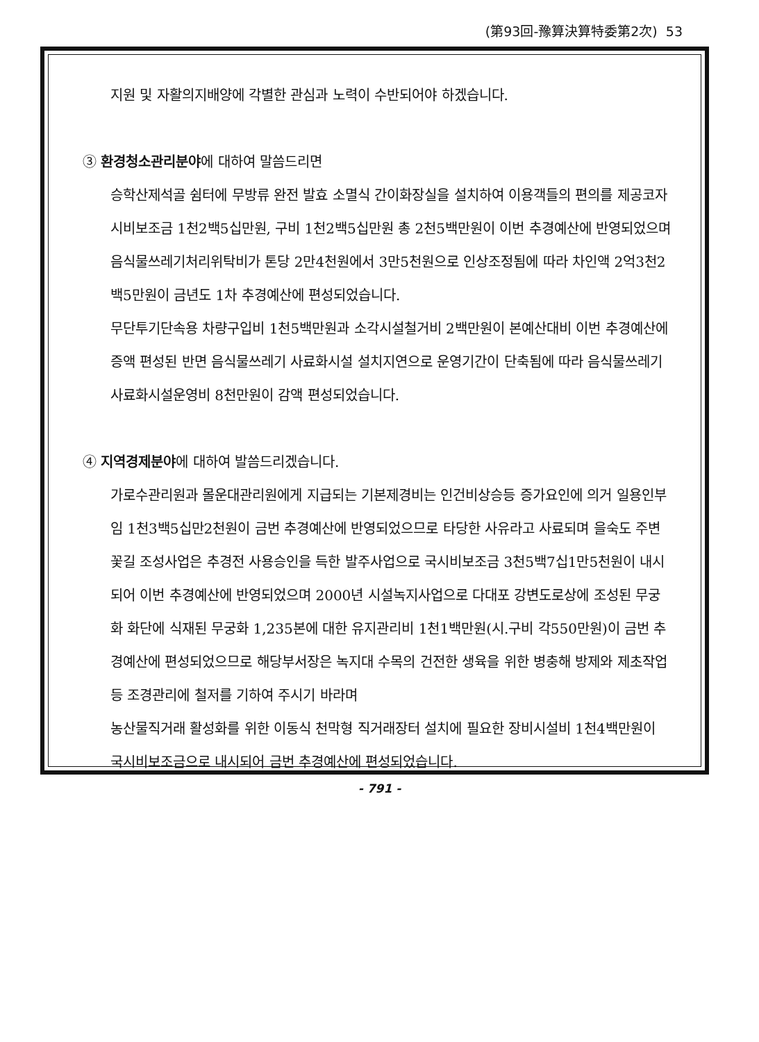(第93回-豫算決算特委第2次) 53
지원 및 자활의지배양에 각별한 관심과 노력이 수반되어야 하겠습니다.
③ 환경청소관리분야에 대하여 말씀드리면
승학산제석골 쉼터에 무방류 완전 발효 소멸식 간이화장실을 설치하여 이용객들의 편의를 제공코자 시비보조금 1천2백5십만원, 구비 1천2백5십만원 총 2천5백만원이 이번 추경예산에 반영되었으며 음식물쓰레기처리위탁비가 톤당 2만4천원에서 3만5천원으로 인상조정됨에 따라 차인액 2억3천2백5만원이 금년도 1차 추경예산에 편성되었습니다.
무단투기단속용 차량구입비 1천5백만원과 소각시설철거비 2백만원이 본예산대비 이번 추경예산에 증액 편성된 반면 음식물쓰레기 사료화시설 설치지연으로 운영기간이 단축됨에 따라 음식물쓰레기 사료화시설운영비 8천만원이 감액 편성되었습니다.
④ 지역경제분야에 대하여 발씀드리겠습니다.
가로수관리원과 몰운대관리원에게 지급되는 기본제경비는 인건비상승등 증가요인에 의거 일용인부임 1천3백5십만2천원이 금번 추경예산에 반영되었으므로 타당한 사유라고 사료되며 을숙도 주변꽃길 조성사업은 추경전 사용승인을 득한 발주사업으로 국시비보조금 3천5백7십1만5천원이 내시되어 이번 추경예산에 반영되었으며 2000년 시설녹지사업으로 다대포 강변도로상에 조성된 무궁화 화단에 식재된 무궁화 1,235본에 대한 유지관리비 1천1백만원(시.구비 각550만원)이 금번 추경예산에 편성되었으므로 해당부서장은 녹지대 수목의 건전한 생육을 위한 병충해 방제와 제초작업등 조경관리에 철저를 기하여 주시기 바라며
농산물직거래 활성화를 위한 이동식 천막형 직거래장터 설치에 필요한 장비시설비 1천4백만원이 국시비보조금으로 내시되어 금번 추경예산에 편성되었습니다.
- 791 -